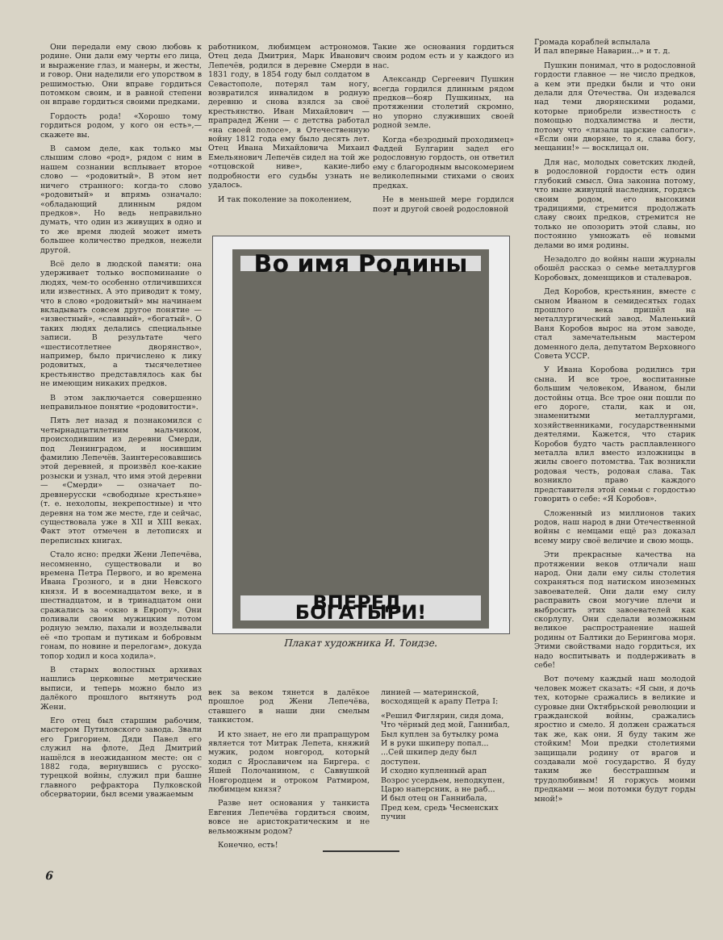Они передали ему свою любовь к родине. Они дали ему черты его лица, и выражение глаз, и манеры, и жесты, и говор. Они наделили его упорством в решимостью. Они вправе гордиться потомком своим, и в равной степени он вправе гордиться своими предками.
Гордость рода! «Хорошо тому гордиться родом, у кого он есть»,— скажете вы.
В самом деле, как только мы слышим слово «род», рядом с ним в нашем сознании всплывает второе слово — «родовитый». В этом нет ничего странного: когда-то слово «родовитый» и впрямь означало: «обладающий длинным рядом предков». Но ведь неправильно думать, что один из живущих в одно и то же время людей может иметь большее количество предков, нежели другой.
Всё дело в людской памяти: она удерживает только воспоминание о людях, чем-то особенно отличившихся или известных. А это приводит к тому, что в слово «родовитый» мы начинаем вкладывать совсем другое понятие — «известный», «славный», «богатый». О таких людях делались специальные записи. В результате чего «шестисотлетнее дворянство», например, было причислено к лику родовитых, а тысячелетнее крестьянство представлялось как бы не имеющим никаких предков.
В этом заключается совершенно неправильное понятие «родовитости».
Пять лет назад я познакомился с четырнадцатилетним мальчиком, происходившим из деревни Смерди, под Ленинградом, и носившим фамилию Лепечёв. Заинтересовавшись этой деревней, я произвёл кое-какие розыски и узнал, что имя этой деревни — «Смерди» — означает по-древнерусски «свободные крестьяне» (т. е. нехолопы, некрепостные) и что деревня на том же месте, где и сейчас, существовала уже в XII и XIII веках. Факт этот отмечен в летописях и переписных книгах.
Стало ясно: предки Жени Лепечёва, несомненно, существовали и во времена Петра Первого, и во времена Ивана Грозного, и в дни Невского князя. И в восемнадцатом веке, и в шестнадцатом, и в тринадцатом они сражались за «окно в Европу». Они поливали своим мужицким потом родную землю, пахали и возделывали её «по тропам и путикам и бобровым гонам, по новине и перелогам», докуда топор ходил и коса ходила».
В старых волостных архивах нашлись церковные метрические выписи, и теперь можно было из далёкого прошлого вытянуть род Жени.
Его отец был старшим рабочим, мастером Путиловского завода. Звали его Григорием. Дяди Павел его служил на флоте, Дед Дмитрий нашёлся в неожиданном месте: он с 1882 года, вернувшись с русско-турецкой войны, служил при башне главного рефрактора Пулковской обсерватории, был всеми уважаемым
работником, любимцем астрономов. Отец деда Дмитрия, Марк Иванович Лепечёв, родился в деревне Смерди в 1831 году, в 1854 году был солдатом в Севастополе, потерял там ногу, возвратился инвалидом в родную деревню и снова взялся за своё крестьянство. Иван Михайлович — прапрадед Жени — с детства работал «на своей полосе», в Отечественную войну 1812 года ему было десять лет. Отец Ивана Михайловича Михаил Емельянович Лепечёв сидел на той же «отцовской ниве», какие-либо подробности его судьбы узнать не удалось.
И так поколение за поколением,
Такие же основания гордиться своим родом есть и у каждого из нас.
Александр Сергеевич Пушкин всегда гордился длинным рядом предков—бояр Пушкиных, на протяжении столетий скромно, но упорно служивших своей родной земле.
Когда «безродный проходимец» Фаддей Булгарин задел его родословную гордость, он ответил ему с благородным высокомерием великолепными стихами о своих предках.
Не в меньшей мере гордился поэт и другой своей родословной
Во имя Родины
ВПЕРЕД, БОГАТЫРИ!
Плакат художника И. Тоидзе.
век за веком тянется в далёкое прошлое род Жени Лепечёва, ставшего в наши дни смелым танкистом.
И кто знает, не его ли прапращуром является тот Митрак Лепета, княжий мужик, родом новгород, который ходил с Ярославичем на Биргера. с Яшей Полочанином, с Саввушкой Новгородцем и отроком Ратмиром, любимцем князя?
Разве нет основания у танкиста Евгения Лепечёва гордиться своим, вовсе не аристократическим и не вельможным родом?
Конечно, есть!
линией — материнской, восходящей к арапу Петра I:
«Решил Фиглярин, сидя дома,
Что чёрный дед мой, Ганнибал,
Был куплен за бутылку рома
И в руки шкиперу попал...
...Сей шкипер деду был доступен.
И сходно купленный арап
Возрос усердьем, неподкупен,
Царю наперсник, а не раб...
И был отец он Ганнибала,
Пред кем, средь Чесменских пучин
Громада кораблей вспылала
И пал впервые Наварин...» и т. д.
Пушкин понимал, что в родословной гордости главное — не число предков, а кем эти предки были и что они делали для Отечества. Он издевался над теми дворянскими родами, которые приобрели известность с помощью подхалимства и лести, потому что «лизали царские сапоги». «Если они дворяне, то я, слава богу, мещанин!» — восклицал он.
Для нас, молодых советских людей, в родословной гордости есть один глубокий смысл. Она законна потому, что ныне живущий наследник, гордясь своим родом, его высокими традициями, стремится продолжать славу своих предков, стремится не только не опозорить этой славы, но постоянно умножать её новыми делами во имя родины.
Незадолго до войны наши журналы обошёл рассказ о семье металлургов Коробовых, доменщиков и сталеваров.
Дед Коробов, крестьянин, вместе с сыном Иваном в семидесятых годах прошлого века пришёл на металлургический завод. Маленький Ваня Коробов вырос на этом заводе, стал замечательным мастером доменного дела, депутатом Верховного Совета УССР.
У Ивана Коробова родились три сына. И все трое, воспитанные большим человеком, Иваном, были достойны отца. Все трое они пошли по его дороге, стали, как и он, знаменитыми металлургами, хозяйственниками, государственными деятелями. Кажется, что старик Коробов будто часть расплавленного металла влил вместо изложницы в жилы своего потомства. Так возникли родовая честь, родовая слава. Так возникло право каждого представителя этой семьи с гордостью говорить о себе: «Я Коробов».
Сложенный из миллионов таких родов, наш народ в дни Отечественной войны с немцами ещё раз доказал всему миру своё величие и свою мощь.
Эти прекрасные качества на протяжении веков отличали наш народ. Они дали ему силы столетия сохраняться под натиском иноземных завоевателей. Они дали ему силу расправить свои могучие плечи и выбросить этих завоевателей как скорлупу. Они сделали возможным великое распространение нашей родины от Балтики до Берингова моря. Этими свойствами надо гордиться, их надо воспитывать и поддерживать в себе!
Вот почему каждый наш молодой человек может сказать: «Я сын, я дочь тех, которые сражались в великие и суровые дни Октябрьской революции и гражданской войны, сражались яростно и смело. Я должен сражаться так же, как они. Я буду таким же стойким! Мои предки столетиями защищали родину от врагов и создавали моё государство. Я буду таким же бесстрашным и трудолюбивым! Я горжусь моими предками — мои потомки будут горды мной!»
6